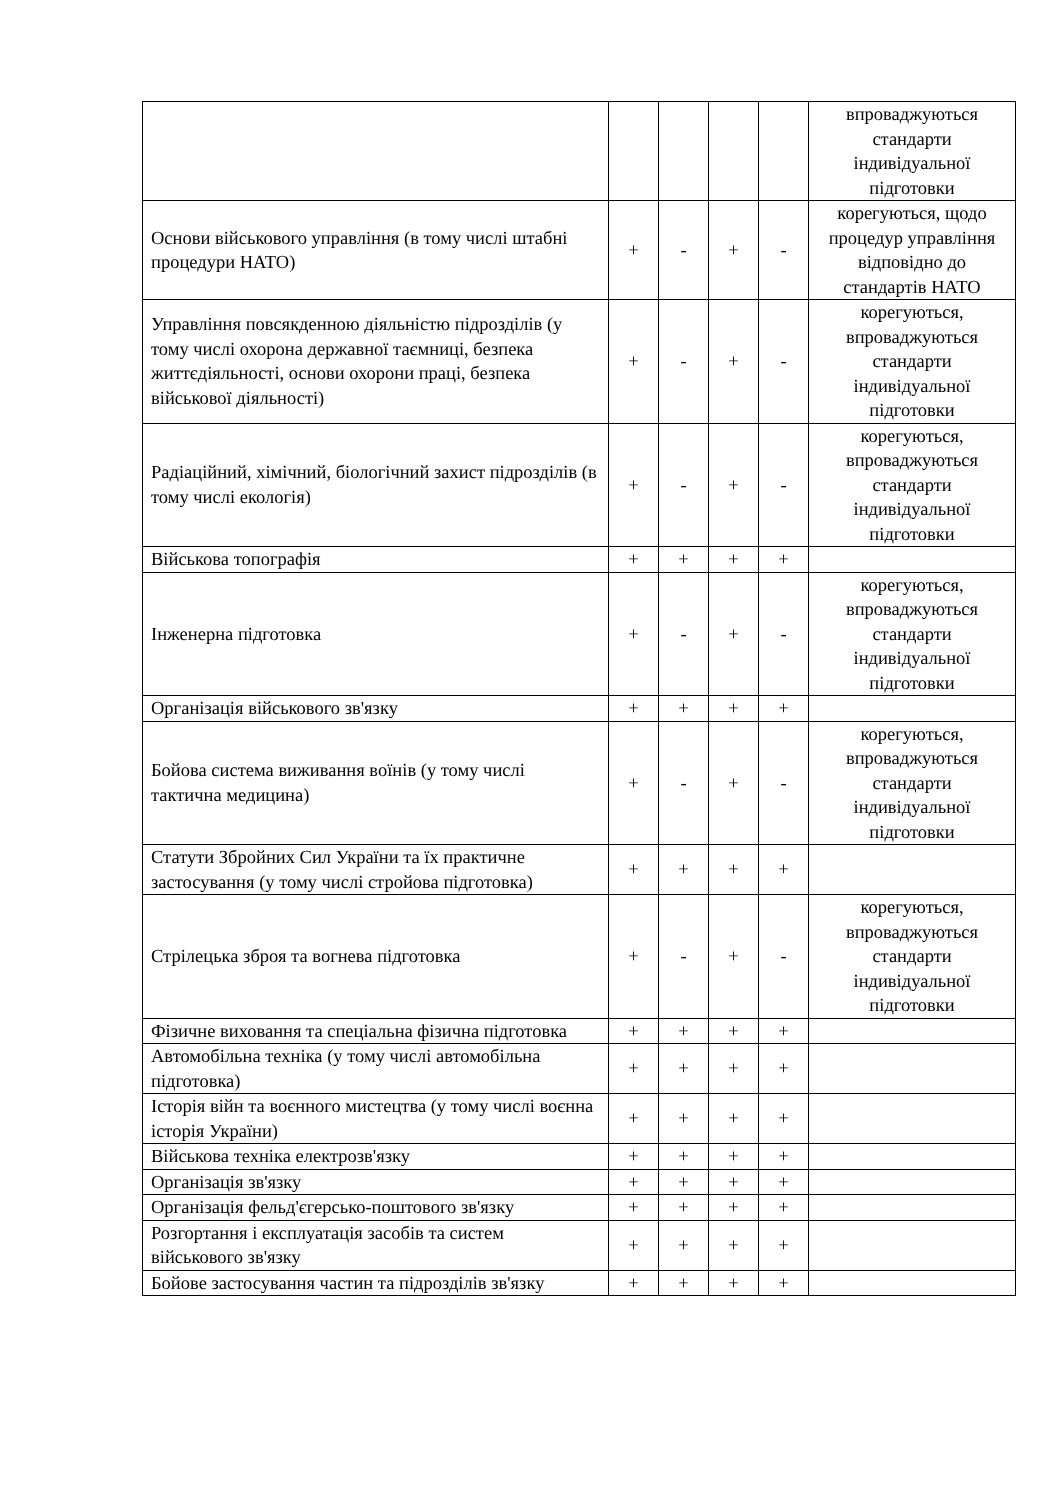| | | | | | впроваджуються стандарти індивідуальної підготовки |
| Основи військового управління (в тому числі штабні процедури НАТО) | + | - | + | - | корегуються, щодо процедур управління відповідно до стандартів НАТО |
| Управління повсякденною діяльністю підрозділів (у тому числі охорона державної таємниці, безпека життєдіяльності, основи охорони праці, безпека військової діяльності) | + | - | + | - | корегуються, впроваджуються стандарти індивідуальної підготовки |
| Радіаційний, хімічний, біологічний захист підрозділів (в тому числі екологія) | + | - | + | - | корегуються, впроваджуються стандарти індивідуальної підготовки |
| Військова топографія | + | + | + | + | |
| Інженерна підготовка | + | - | + | - | корегуються, впроваджуються стандарти індивідуальної підготовки |
| Організація військового зв'язку | + | + | + | + | |
| Бойова система виживання воїнів (у тому числі тактична медицина) | + | - | + | - | корегуються, впроваджуються стандарти індивідуальної підготовки |
| Статути Збройних Сил України та їх практичне застосування (у тому числі стройова підготовка) | + | + | + | + | |
| Стрілецька зброя та вогнева підготовка | + | - | + | - | корегуються, впроваджуються стандарти індивідуальної підготовки |
| Фізичне виховання та спеціальна фізична підготовка | + | + | + | + | |
| Автомобільна техніка (у тому числі автомобільна підготовка) | + | + | + | + | |
| Історія війн та воєнного мистецтва (у тому числі воєнна історія України) | + | + | + | + | |
| Військова техніка електрозв'язку | + | + | + | + | |
| Організація зв'язку | + | + | + | + | |
| Організація фельд'єгерсько-поштового зв'язку | + | + | + | + | |
| Розгортання і експлуатація засобів та систем військового зв'язку | + | + | + | + | |
| Бойове застосування частин та підрозділів зв'язку | + | + | + | + | |